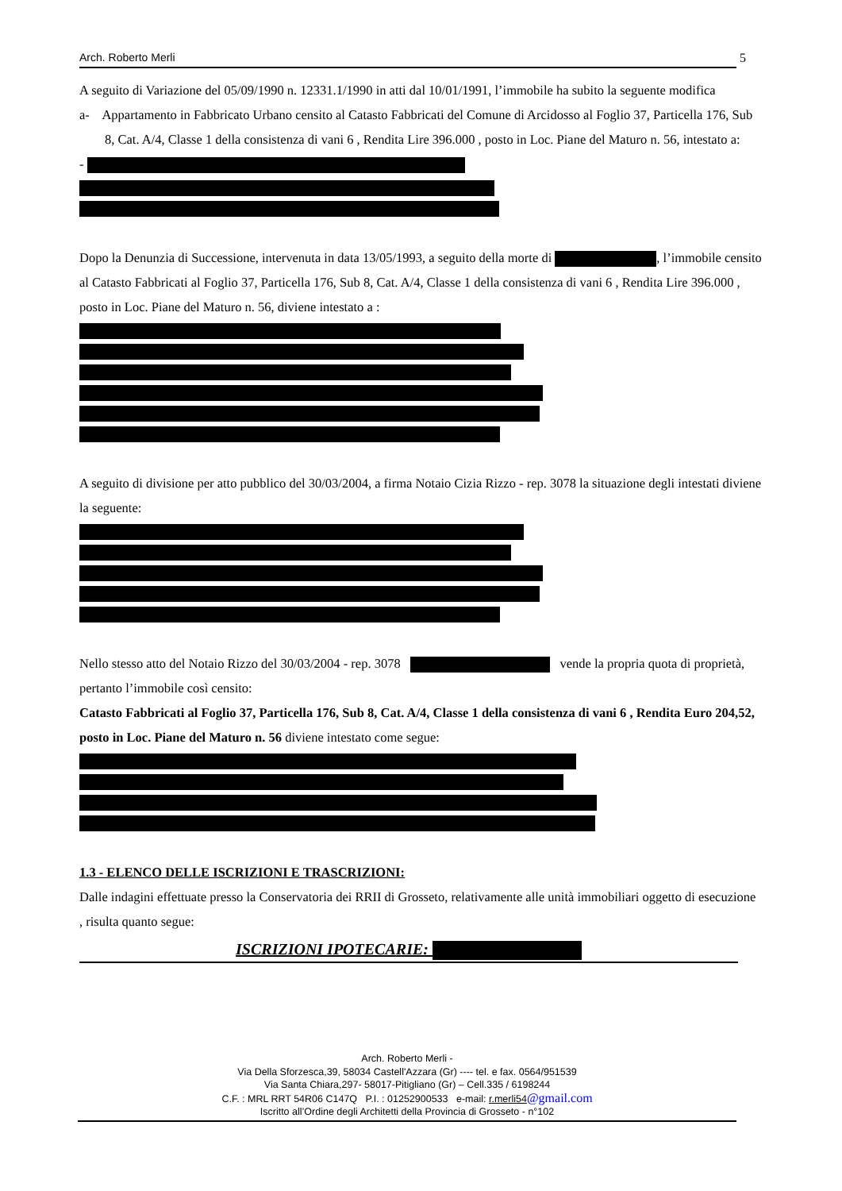Arch. Roberto Merli 5
A seguito di Variazione del 05/09/1990 n. 12331.1/1990 in atti dal 10/01/1991, l’immobile ha subito la seguente modifica
a- Appartamento in Fabbricato Urbano censito al Catasto Fabbricati del Comune di Arcidosso al Foglio 37, Particella 176, Sub 8, Cat. A/4, Classe 1 della consistenza di vani 6 , Rendita Lire 396.000 , posto in Loc. Piane del Maturo n. 56, intestato a:
-
Dopo la Denunzia di Successione, intervenuta in data 13/05/1993, a seguito della morte di , l’immobile censito al Catasto Fabbricati al Foglio 37, Particella 176, Sub 8, Cat. A/4, Classe 1 della consistenza di vani 6 , Rendita Lire 396.000 , posto in Loc. Piane del Maturo n. 56, diviene intestato a :
A seguito di divisione per atto pubblico del 30/03/2004, a firma Notaio Cizia Rizzo - rep. 3078 la situazione degli intestati diviene la seguente:
Nello stesso atto del Notaio Rizzo del 30/03/2004 - rep. 3078 vende la propria quota di proprietà, pertanto l’immobile così censito:
Catasto Fabbricati al Foglio 37, Particella 176, Sub 8, Cat. A/4, Classe 1 della consistenza di vani 6 , Rendita Euro 204,52, posto in Loc. Piane del Maturo n. 56 diviene intestato come segue:
1.3 - ELENCO DELLE ISCRIZIONI E TRASCRIZIONI:
Dalle indagini effettuate presso la Conservatoria dei RRII di Grosseto, relativamente alle unità immobiliari oggetto di esecuzione , risulta quanto segue:
ISCRIZIONI IPOTECARIE:
Arch. Roberto Merli -
Via Della Sforzesca,39, 58034 Castell'Azzara (Gr) ---- tel. e fax. 0564/951539
Via Santa Chiara,297- 58017-Pitigliano (Gr) – Cell.335 / 6198244
C.F. : MRL RRT 54R06 C147Q P.I. : 01252900533 e-mail: r.merli54@gmail.com
Iscritto all’Ordine degli Architetti della Provincia di Grosseto - n°102